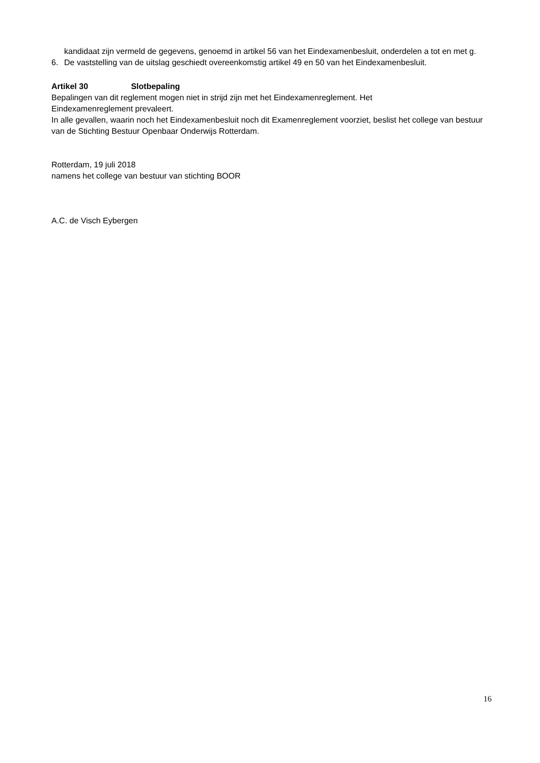kandidaat zijn vermeld de gegevens, genoemd in artikel 56 van het Eindexamenbesluit, onderdelen a tot en met g.
6. De vaststelling van de uitslag geschiedt overeenkomstig artikel 49 en 50 van het Eindexamenbesluit.
Artikel 30 Slotbepaling
Bepalingen van dit reglement mogen niet in strijd zijn met het Eindexamenreglement. Het
Eindexamenreglement prevaleert.
In alle gevallen, waarin noch het Eindexamenbesluit noch dit Examenreglement voorziet, beslist het college van bestuur van de Stichting Bestuur Openbaar Onderwijs Rotterdam.
Rotterdam, 19 juli 2018
namens het college van bestuur van stichting BOOR
A.C. de Visch Eybergen
16